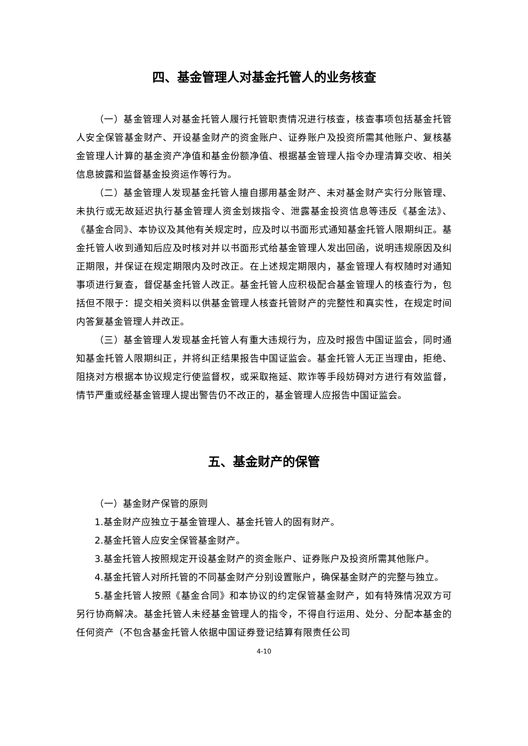四、基金管理人对基金托管人的业务核查
（一）基金管理人对基金托管人履行托管职责情况进行核查，核查事项包括基金托管人安全保管基金财产、开设基金财产的资金账户、证券账户及投资所需其他账户、复核基金管理人计算的基金资产净值和基金份额净值、根据基金管理人指令办理清算交收、相关信息披露和监督基金投资运作等行为。
（二）基金管理人发现基金托管人擅自挪用基金财产、未对基金财产实行分账管理、未执行或无故延迟执行基金管理人资金划拨指令、泄露基金投资信息等违反《基金法》、《基金合同》、本协议及其他有关规定时，应及时以书面形式通知基金托管人限期纠正。基金托管人收到通知后应及时核对并以书面形式给基金管理人发出回函，说明违规原因及纠正期限，并保证在规定期限内及时改正。在上述规定期限内，基金管理人有权随时对通知事项进行复查，督促基金托管人改正。基金托管人应积极配合基金管理人的核查行为，包括但不限于：提交相关资料以供基金管理人核查托管财产的完整性和真实性，在规定时间内答复基金管理人并改正。
（三）基金管理人发现基金托管人有重大违规行为，应及时报告中国证监会，同时通知基金托管人限期纠正，并将纠正结果报告中国证监会。基金托管人无正当理由，拒绝、阻挠对方根据本协议规定行使监督权，或采取拖延、欺诈等手段妨碍对方进行有效监督，情节严重或经基金管理人提出警告仍不改正的，基金管理人应报告中国证监会。
五、基金财产的保管
（一）基金财产保管的原则
1.基金财产应独立于基金管理人、基金托管人的固有财产。
2.基金托管人应安全保管基金财产。
3.基金托管人按照规定开设基金财产的资金账户、证券账户及投资所需其他账户。
4.基金托管人对所托管的不同基金财产分别设置账户，确保基金财产的完整与独立。
5.基金托管人按照《基金合同》和本协议的约定保管基金财产，如有特殊情况双方可另行协商解决。基金托管人未经基金管理人的指令，不得自行运用、处分、分配本基金的任何资产（不包含基金托管人依据中国证券登记结算有限责任公司
4-10